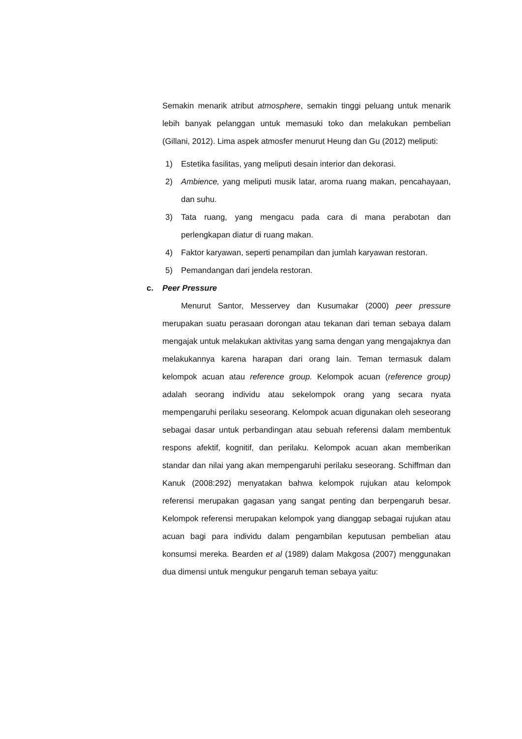Semakin menarik atribut atmosphere, semakin tinggi peluang untuk menarik lebih banyak pelanggan untuk memasuki toko dan melakukan pembelian (Gillani, 2012). Lima aspek atmosfer menurut Heung dan Gu (2012) meliputi:
1) Estetika fasilitas, yang meliputi desain interior dan dekorasi.
2) Ambience, yang meliputi musik latar, aroma ruang makan, pencahayaan, dan suhu.
3) Tata ruang, yang mengacu pada cara di mana perabotan dan perlengkapan diatur di ruang makan.
4) Faktor karyawan, seperti penampilan dan jumlah karyawan restoran.
5) Pemandangan dari jendela restoran.
c. Peer Pressure
Menurut Santor, Messervey dan Kusumakar (2000) peer pressure merupakan suatu perasaan dorongan atau tekanan dari teman sebaya dalam mengajak untuk melakukan aktivitas yang sama dengan yang mengajaknya dan melakukannya karena harapan dari orang lain. Teman termasuk dalam kelompok acuan atau reference group. Kelompok acuan (reference group) adalah seorang individu atau sekelompok orang yang secara nyata mempengaruhi perilaku seseorang. Kelompok acuan digunakan oleh seseorang sebagai dasar untuk perbandingan atau sebuah referensi dalam membentuk respons afektif, kognitif, dan perilaku. Kelompok acuan akan memberikan standar dan nilai yang akan mempengaruhi perilaku seseorang. Schiffman dan Kanuk (2008:292) menyatakan bahwa kelompok rujukan atau kelompok referensi merupakan gagasan yang sangat penting dan berpengaruh besar. Kelompok referensi merupakan kelompok yang dianggap sebagai rujukan atau acuan bagi para individu dalam pengambilan keputusan pembelian atau konsumsi mereka. Bearden et al (1989) dalam Makgosa (2007) menggunakan dua dimensi untuk mengukur pengaruh teman sebaya yaitu: